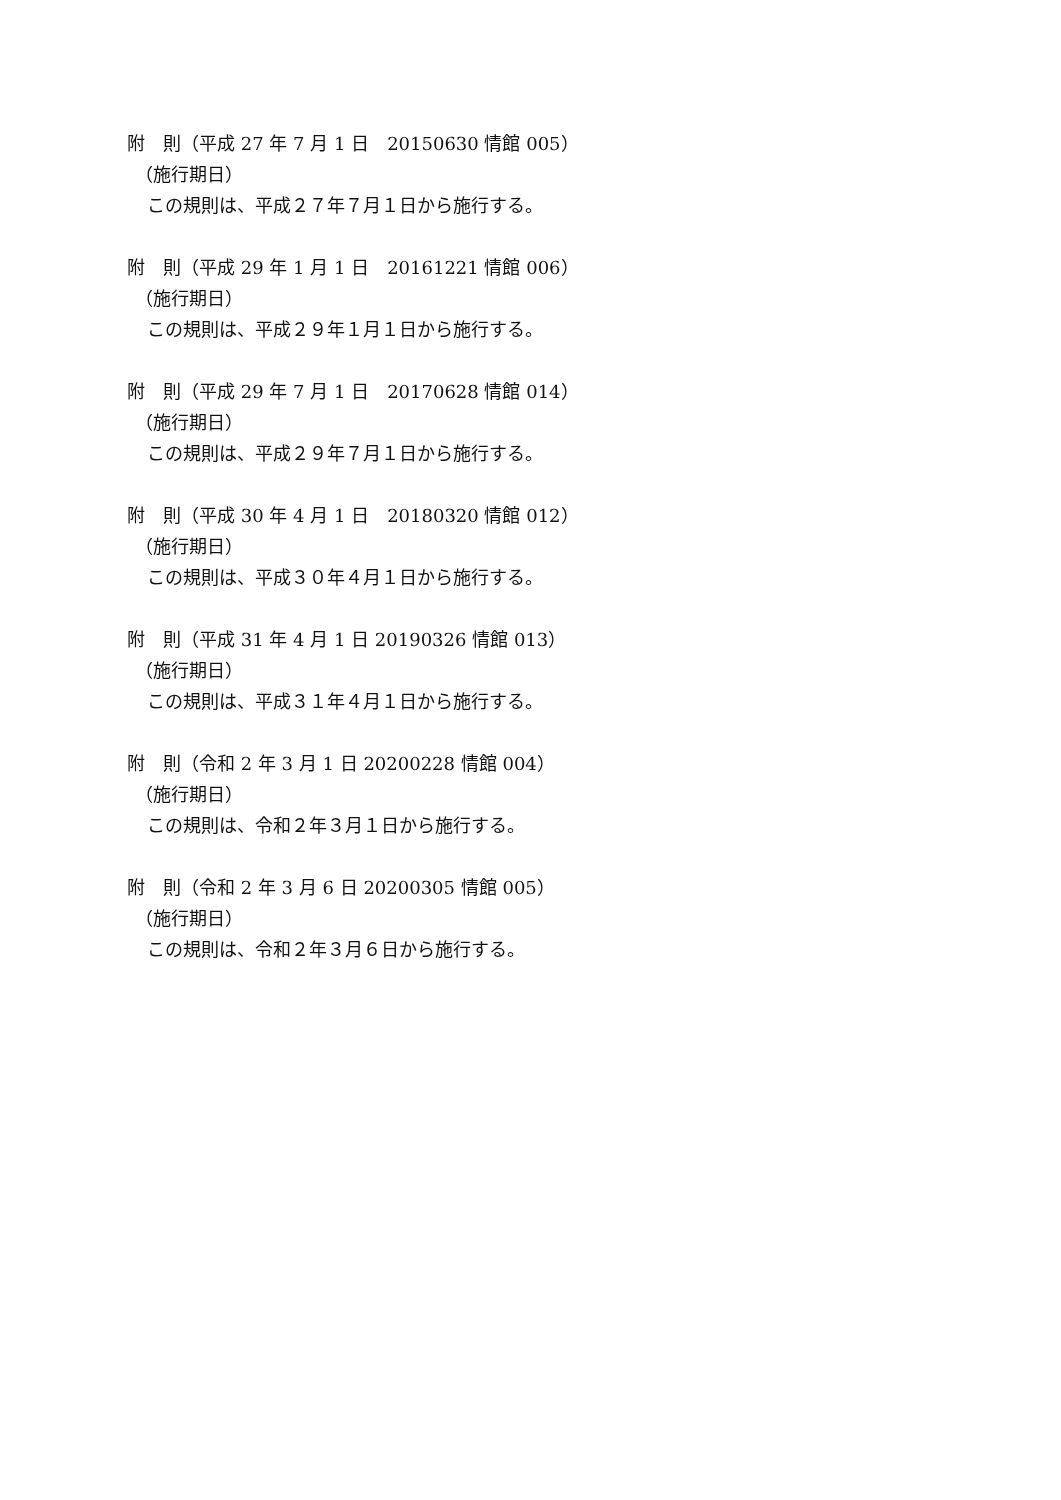附　則（平成 27 年 7 月 1 日　20150630 情館 005）
（施行期日）
この規則は、平成２７年７月１日から施行する。
附　則（平成 29 年 1 月 1 日　20161221 情館 006）
（施行期日）
この規則は、平成２９年１月１日から施行する。
附　則（平成 29 年 7 月 1 日　20170628 情館 014）
（施行期日）
この規則は、平成２９年７月１日から施行する。
附　則（平成 30 年 4 月 1 日　20180320 情館 012）
（施行期日）
この規則は、平成３０年４月１日から施行する。
附　則（平成 31 年 4 月 1 日 20190326 情館 013）
（施行期日）
この規則は、平成３１年４月１日から施行する。
附　則（令和 2 年 3 月 1 日 20200228 情館 004）
（施行期日）
この規則は、令和２年３月１日から施行する。
附　則（令和 2 年 3 月 6 日 20200305 情館 005）
（施行期日）
この規則は、令和２年３月６日から施行する。